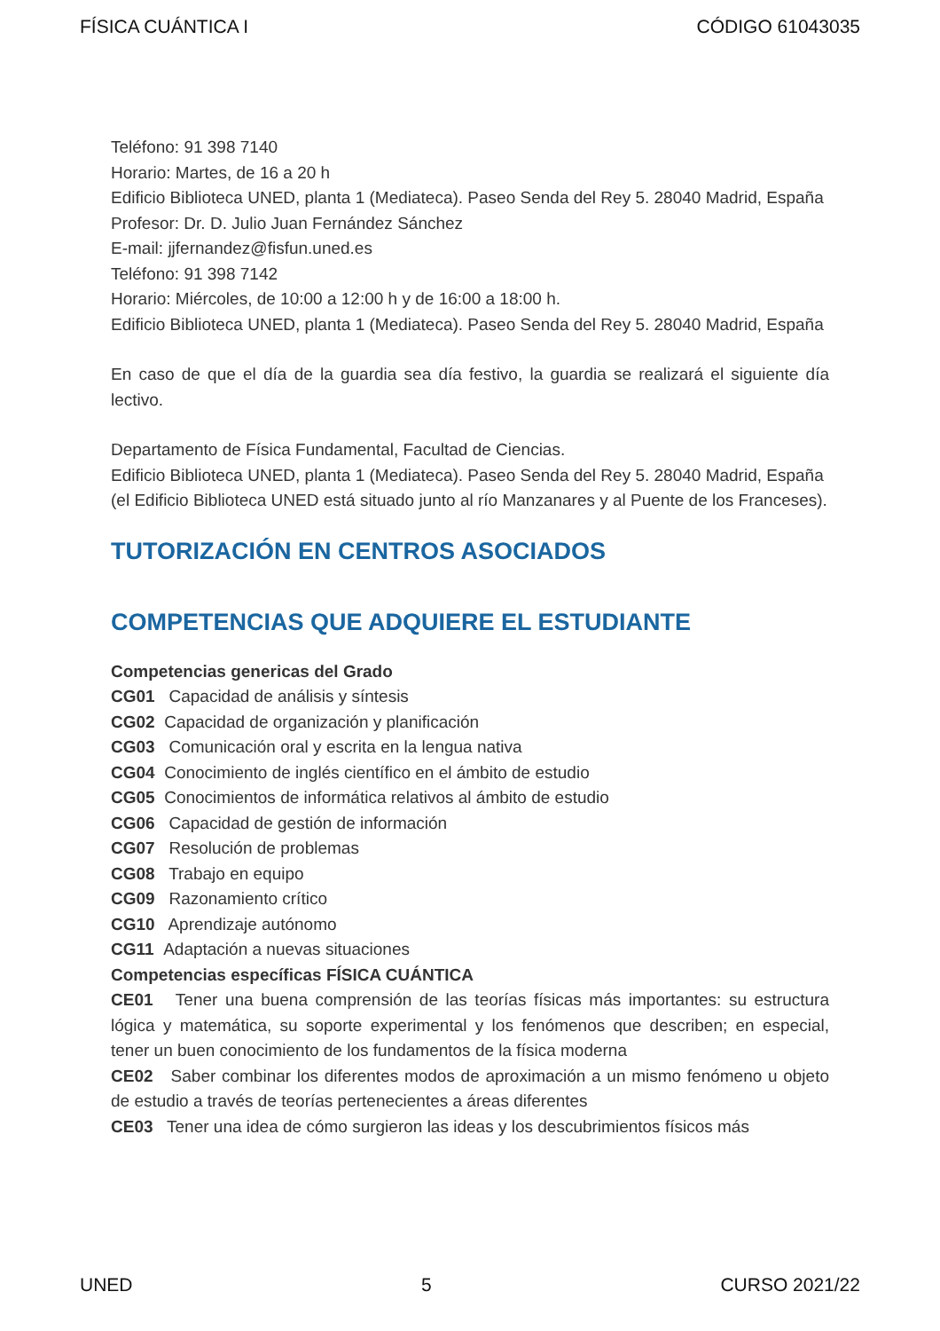FÍSICA CUÁNTICA I CÓDIGO 61043035
Teléfono: 91 398 7140
Horario: Martes, de 16 a 20 h
Edificio Biblioteca UNED, planta 1 (Mediateca). Paseo Senda del Rey 5. 28040 Madrid, España
Profesor: Dr. D. Julio Juan Fernández Sánchez
E-mail: jjfernandez@fisfun.uned.es
Teléfono: 91 398 7142
Horario: Miércoles, de 10:00 a 12:00 h y de 16:00 a 18:00 h.
Edificio Biblioteca UNED, planta 1 (Mediateca). Paseo Senda del Rey 5. 28040 Madrid, España
En caso de que el día de la guardia sea día festivo, la guardia se realizará el siguiente día lectivo.
Departamento de Física Fundamental, Facultad de Ciencias.
Edificio Biblioteca UNED, planta 1 (Mediateca). Paseo Senda del Rey 5. 28040 Madrid, España
(el Edificio Biblioteca UNED está situado junto al río Manzanares y al Puente de los Franceses).
TUTORIZACIÓN EN CENTROS ASOCIADOS
COMPETENCIAS QUE ADQUIERE EL ESTUDIANTE
Competencias genericas del Grado
CG01 Capacidad de análisis y síntesis
CG02 Capacidad de organización y planificación
CG03 Comunicación oral y escrita en la lengua nativa
CG04 Conocimiento de inglés científico en el ámbito de estudio
CG05 Conocimientos de informática relativos al ámbito de estudio
CG06 Capacidad de gestión de información
CG07 Resolución de problemas
CG08 Trabajo en equipo
CG09 Razonamiento crítico
CG10 Aprendizaje autónomo
CG11 Adaptación a nuevas situaciones
Competencias específicas FÍSICA CUÁNTICA
CE01 Tener una buena comprensión de las teorías físicas más importantes: su estructura lógica y matemática, su soporte experimental y los fenómenos que describen; en especial, tener un buen conocimiento de los fundamentos de la física moderna
CE02 Saber combinar los diferentes modos de aproximación a un mismo fenómeno u objeto de estudio a través de teorías pertenecientes a áreas diferentes
CE03 Tener una idea de cómo surgieron las ideas y los descubrimientos físicos más
UNED 5 CURSO 2021/22